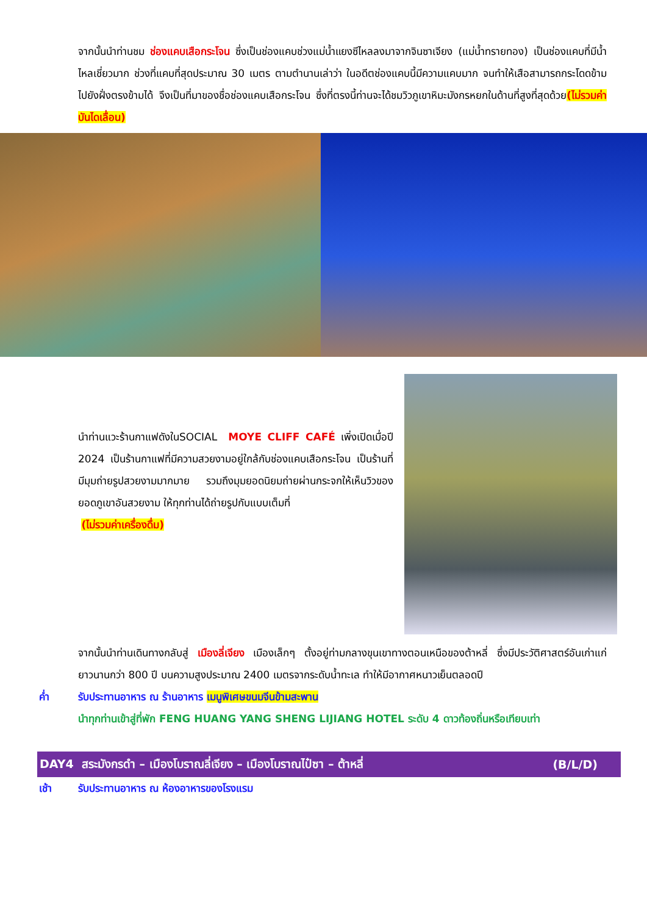จากนั้นนำท่านชม ช่องแคบเสือกระโจน ซึ่งเป็นช่องแคบช่วงแม่น้ำแยงซีไหลลงมาจากจินซาเจียง (แม่น้ำทรายทอง) เป็นช่องแคบที่มีน้ำไหลเชี่ยวมาก ช่วงที่แคบที่สุดประมาณ 30 เมตร ตามตำนานเล่าว่า ในอดีตช่องแคบนี้มีความแคบมาก จนทำให้เสือสามารถกระโดดข้ามไปยังฝั่งตรงข้ามได้ จึงเป็นที่มาของชื่อช่องแคบเสือกระโจน ซึ่งที่ตรงนี้ท่านจะได้ชมวิวภูเขาหิมะมังกรหยกในด้านที่สูงที่สุดด้วย(ไม่รวมค่าบันไดเลื่อน)
นำท่านแวะร้านกาแฟดังในSOCIAL MOYE CLIFF CAFÉ เพิ่งเปิดเมื่อปี 2024 เป็นร้านกาแฟที่มีความสวยงามอยู่ใกล้กับช่องแคบเสือกระโจน เป็นร้านที่มีมุมถ่ายรูปสวยงามมากมาย รวมถึงมุมยอดนิยมถ่ายผ่านกระจกให้เห็นวิวของยอดภูเขาอันสวยงาม ให้ทุกท่านได้ถ่ายรูปกับแบบเต็มที่
(ไม่รวมค่าเครื่องดื่ม)
จากนั้นนำท่านเดินทางกลับสู่ เมืองลี่เจียง เมืองเล็กๆ ตั้งอยู่ท่ามกลางขุนเขาทางตอนเหนือของต้าหลี่ ซึ่งมีประวัติศาสตร์อันเก่าแก่ยาวนานกว่า 800 ปี บนความสูงประมาณ 2400 เมตรจากระดับน้ำทะเล ทำให้มีอากาศหนาวเย็นตลอดปี
ค่ำ รับประทานอาหาร ณ ร้านอาหาร เมนูพิเศษขนมจีนข้ามสะพาน
นำทุกท่านเข้าสู่ที่พัก FENG HUANG YANG SHENG LIJIANG HOTEL ระดับ 4 ดาวท้องถิ่นหรือเทียบเท่า
DAY4 สระมังกรดำ – เมืองโบราณลี่เจียง – เมืองโบราณไป๋ซา – ต้าหลี่ (B/L/D)
เช้า รับประทานอาหาร ณ ห้องอาหารของโรงแรม